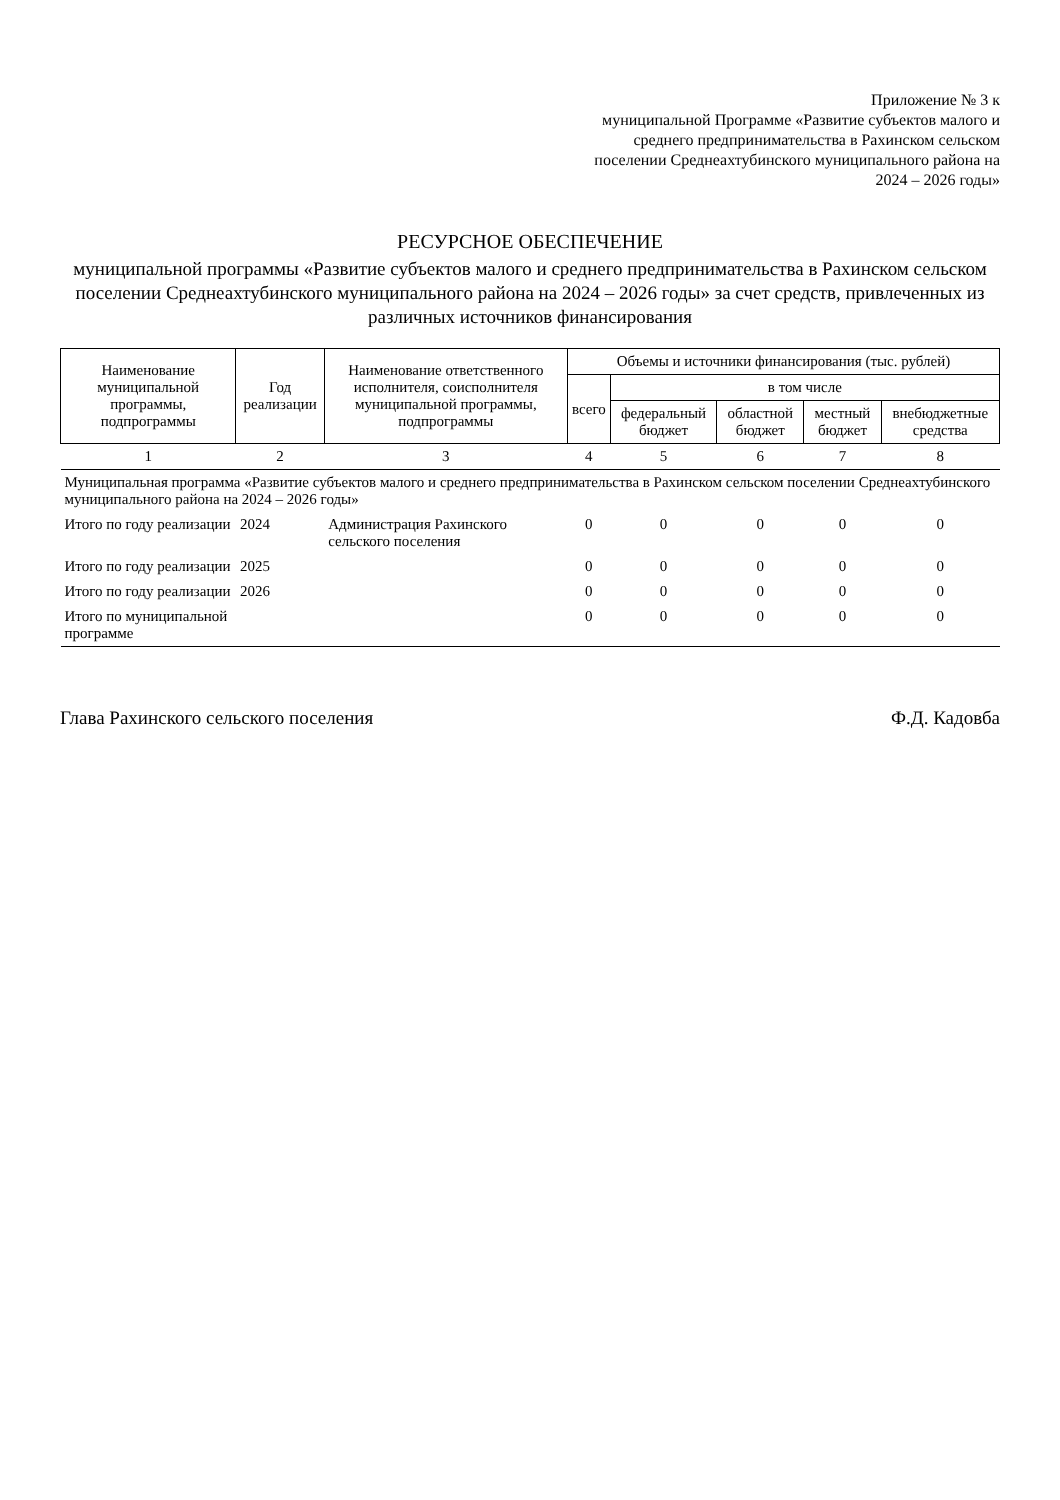Приложение № 3 к
муниципальной Программе «Развитие субъектов малого и среднего предпринимательства в Рахинском сельском поселении Среднеахтубинского муниципального района на 2024 – 2026 годы»
РЕСУРСНОЕ ОБЕСПЕЧЕНИЕ
муниципальной программы «Развитие субъектов малого и среднего предпринимательства в Рахинском сельском поселении Среднеахтубинского муниципального района на 2024 – 2026 годы» за счет средств, привлеченных из различных источников финансирования
| Наименование муниципальной программы, подпрограммы | Год реализации | Наименование ответственного исполнителя, соисполнителя муниципальной программы, подпрограммы | Объемы и источники финансирования (тыс. рублей) | | | | |
| --- | --- | --- | --- | --- | --- | --- | --- |
| | | | всего | в том числе | | | |
| | | | | федеральный бюджет | областной бюджет | местный бюджет | внебюджетные средства |
| 1 | 2 | 3 | 4 | 5 | 6 | 7 | 8 |
| Муниципальная программа «Развитие субъектов малого и среднего предпринимательства в Рахинском сельском поселении Среднеахтубинского муниципального района на 2024 – 2026 годы» | | | | | | | |
| Итого по году реализации | 2024 | Администрация Рахинского сельского поселения | 0 | 0 | 0 | 0 | 0 |
| Итого по году реализации | 2025 | | 0 | 0 | 0 | 0 | 0 |
| Итого по году реализации | 2026 | | 0 | 0 | 0 | 0 | 0 |
| Итого по муниципальной программе | | | 0 | 0 | 0 | 0 | 0 |
Глава Рахинского сельского поселения Ф.Д. Кадовба